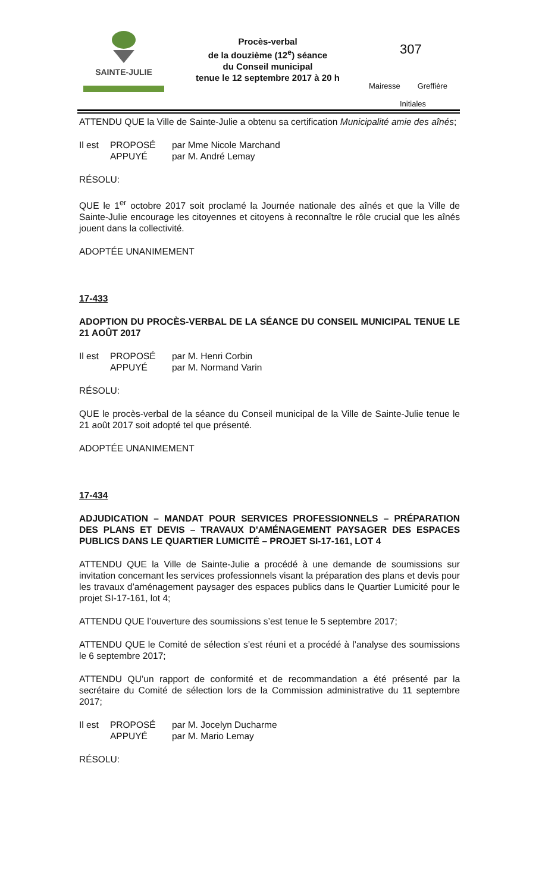SAINTE-JULIE
Procès-verbal
de la douzième (12<sup>e</sup>) séance
du Conseil municipal
tenue le 12 septembre 2017 à 20 h
307
Mairesse Greffière
Initiales
ATTENDU QUE la Ville de Sainte-Julie a obtenu sa certification Municipalité amie des aînés;
Il est PROPOSÉ par Mme Nicole Marchand APPUYÉ par M. André Lemay
RÉSOLU:
QUE le 1<sup>er</sup> octobre 2017 soit proclamé la Journée nationale des aînés et que la Ville de Sainte-Julie encourage les citoyennes et citoyens à reconnaître le rôle crucial que les aînés jouent dans la collectivité.
ADOPTÉE UNANIMEMENT
17-433
ADOPTION DU PROCÈS-VERBAL DE LA SÉANCE DU CONSEIL MUNICIPAL TENUE LE 21 AOÛT 2017
Il est PROPOSÉ par M. Henri Corbin APPUYÉ par M. Normand Varin
RÉSOLU:
QUE le procès-verbal de la séance du Conseil municipal de la Ville de Sainte-Julie tenue le 21 août 2017 soit adopté tel que présenté.
ADOPTÉE UNANIMEMENT
17-434
ADJUDICATION – MANDAT POUR SERVICES PROFESSIONNELS – PRÉPARATION DES PLANS ET DEVIS – TRAVAUX D'AMÉNAGEMENT PAYSAGER DES ESPACES PUBLICS DANS LE QUARTIER LUMICITÉ – PROJET SI-17-161, LOT 4
ATTENDU QUE la Ville de Sainte-Julie a procédé à une demande de soumissions sur invitation concernant les services professionnels visant la préparation des plans et devis pour les travaux d’aménagement paysager des espaces publics dans le Quartier Lumicité pour le projet SI-17-161, lot 4;
ATTENDU QUE l’ouverture des soumissions s’est tenue le 5 septembre 2017;
ATTENDU QUE le Comité de sélection s’est réuni et a procédé à l’analyse des soumissions le 6 septembre 2017;
ATTENDU QU’un rapport de conformité et de recommandation a été présenté par la secrétaire du Comité de sélection lors de la Commission administrative du 11 septembre 2017;
Il est PROPOSÉ par M. Jocelyn Ducharme APPUYÉ par M. Mario Lemay
RÉSOLU: